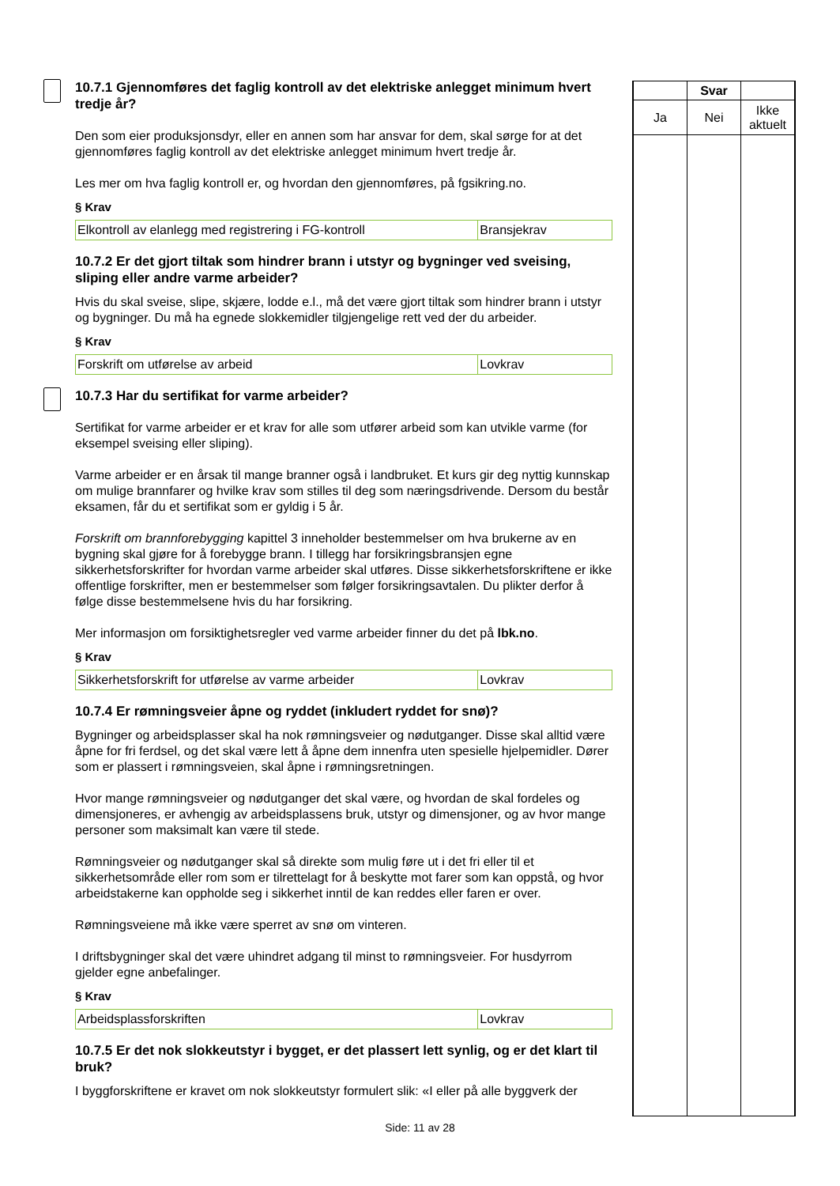10.7.1 Gjennomføres det faglig kontroll av det elektriske anlegget minimum hvert tredje år?
Den som eier produksjonsdyr, eller en annen som har ansvar for dem, skal sørge for at det gjennomføres faglig kontroll av det elektriske anlegget minimum hvert tredje år.
Les mer om hva faglig kontroll er, og hvordan den gjennomføres, på fgsikring.no.
§ Krav
| Elkontroll av elanlegg med registrering i FG-kontroll | Bransjekrav |
10.7.2 Er det gjort tiltak som hindrer brann i utstyr og bygninger ved sveising, sliping eller andre varme arbeider?
Hvis du skal sveise, slipe, skjære, lodde e.l., må det være gjort tiltak som hindrer brann i utstyr og bygninger. Du må ha egnede slokkemidler tilgjengelige rett ved der du arbeider.
§ Krav
| Forskrift om utførelse av arbeid | Lovkrav |
10.7.3 Har du sertifikat for varme arbeider?
Sertifikat for varme arbeider er et krav for alle som utfører arbeid som kan utvikle varme (for eksempel sveising eller sliping).
Varme arbeider er en årsak til mange branner også i landbruket. Et kurs gir deg nyttig kunnskap om mulige brannfarer og hvilke krav som stilles til deg som næringsdrivende. Dersom du består eksamen, får du et sertifikat som er gyldig i 5 år.
Forskrift om brannforebygging kapittel 3 inneholder bestemmelser om hva brukerne av en bygning skal gjøre for å forebygge brann. I tillegg har forsikringsbransjen egne sikkerhetsforskrifter for hvordan varme arbeider skal utføres. Disse sikkerhetsforskriftene er ikke offentlige forskrifter, men er bestemmelser som følger forsikringsavtalen. Du plikter derfor å følge disse bestemmelsene hvis du har forsikring.
Mer informasjon om forsiktighetsregler ved varme arbeider finner du det på lbk.no.
§ Krav
| Sikkerhetsforskrift for utførelse av varme arbeider | Lovkrav |
10.7.4 Er rømningsveier åpne og ryddet (inkludert ryddet for snø)?
Bygninger og arbeidsplasser skal ha nok rømningsveier og nødutganger. Disse skal alltid være åpne for fri ferdsel, og det skal være lett å åpne dem innenfra uten spesielle hjelpemidler. Dører som er plassert i rømningsveien, skal åpne i rømningsretningen.
Hvor mange rømningsveier og nødutganger det skal være, og hvordan de skal fordeles og dimensjoneres, er avhengig av arbeidsplassens bruk, utstyr og dimensjoner, og av hvor mange personer som maksimalt kan være til stede.
Rømningsveier og nødutganger skal så direkte som mulig føre ut i det fri eller til et sikkerhetsområde eller rom som er tilrettelagt for å beskytte mot farer som kan oppstå, og hvor arbeidstakerne kan oppholde seg i sikkerhet inntil de kan reddes eller faren er over.
Rømningsveiene må ikke være sperret av snø om vinteren.
I driftsbygninger skal det være uhindret adgang til minst to rømningsveier. For husdyrrom gjelder egne anbefalinger.
§ Krav
| Arbeidsplassforskriften | Lovkrav |
10.7.5 Er det nok slokkeutstyr i bygget, er det plassert lett synlig, og er det klart til bruk?
I byggforskriftene er kravet om nok slokkeutstyr formulert slik: «I eller på alle byggverk der
| | Svar | |
| Ja | Nei | Ikke aktuelt |
Side: 11 av 28